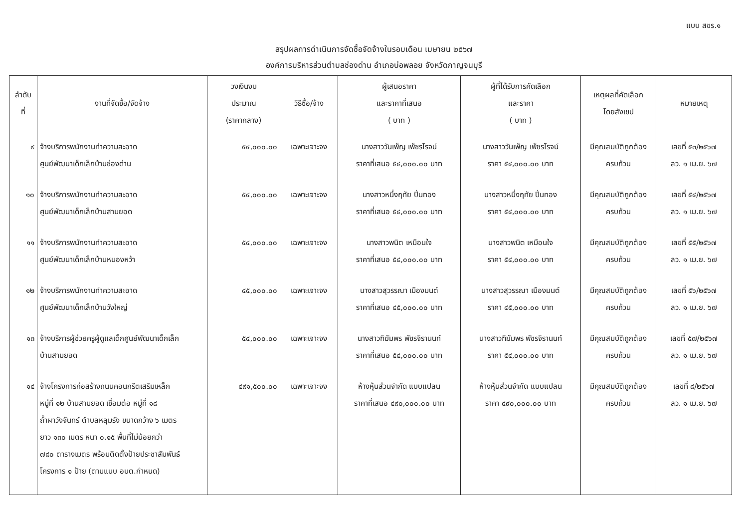แบบ สขร.๑
สรุปผลการดำเนินการจัดซื้อจัดจ้างในรอบเดือน เมษายน ๒๕๖๗
องค์การบริหารส่วนตำบลช่องด่าน อำเภอบ่อพลอย จังหวัดกาญจนบุรี
| ลำดับ ที่ | งานที่จัดซื้อ/จัดจ้าง | วงเงินงบ ประมาณ (ราคากลาง) | วิธีซื้อ/จ้าง | ผู้เสนอราคา และราคาที่เสนอ ( บาท ) | ผู้ที่ได้รับการคัดเลือก และราคา ( บาท ) | เหตุผลที่คัดเลือก โดยสังเขป | หมายเหตุ |
| --- | --- | --- | --- | --- | --- | --- | --- |
| ๙ | จ้างบริการพนักงานทำความสะอาด ศูนย์พัฒนาเด็กเล็กบ้านช่องด่าน | ๕๔,๐๐๐.๐๐ | เฉพาะเจาะจง | นางสาววันเพ็ญ เพ็ชรโรจน์ ราคาที่เสนอ ๕๔,๐๐๐.๐๐ บาท | นางสาววันเพ็ญ เพ็ชรโรจน์ ราคา ๕๔,๐๐๐.๐๐ บาท | มีคุณสมบัติถูกต้อง ครบถ้วน | เลขที่ ๕๓/๒๕๖๗ ลว. ๑ เม.ย. ๖๗ |
| ๑๐ | จ้างบริการพนักงานทำความสะอาด ศูนย์พัฒนาเด็กเล็กบ้านสามยอด | ๕๔,๐๐๐.๐๐ | เฉพาะเจาะจง | นางสาวหนึ่งฤทัย ปิ่นทอง ราคาที่เสนอ ๕๔,๐๐๐.๐๐ บาท | นางสาวหนึ่งฤทัย ปิ่นทอง ราคา ๕๔,๐๐๐.๐๐ บาท | มีคุณสมบัติถูกต้อง ครบถ้วน | เลขที่ ๕๔/๒๕๖๗ ลว. ๑ เม.ย. ๖๗ |
| ๑๑ | จ้างบริการพนักงานทำความสะอาด ศูนย์พัฒนาเด็กเล็กบ้านหนองหว้า | ๕๔,๐๐๐.๐๐ | เฉพาะเจาะจง | นางสาวพนิต เหมือนใจ ราคาที่เสนอ ๕๔,๐๐๐.๐๐ บาท | นางสาวพนิต เหมือนใจ ราคา ๕๔,๐๐๐.๐๐ บาท | มีคุณสมบัติถูกต้อง ครบถ้วน | เลขที่ ๕๕/๒๕๖๗ ลว. ๑ เม.ย. ๖๗ |
| ๑๒ | จ้างบริการพนักงานทำความสะอาด ศูนย์พัฒนาเด็กเล็กบ้านวังใหญ่ | ๔๕,๐๐๐.๐๐ | เฉพาะเจาะจง | นางสาวสุวรรณา เมืองมนต์ ราคาที่เสนอ ๔๕,๐๐๐.๐๐ บาท | นางสาวสุวรรณา เมืองมนต์ ราคา ๔๕,๐๐๐.๐๐ บาท | มีคุณสมบัติถูกต้อง ครบถ้วน | เลขที่ ๕๖/๒๕๖๗ ลว. ๑ เม.ย. ๖๗ |
| ๑๓ | จ้างบริการผู้ช่วยครูผู้ดูแลเด็กศูนย์พัฒนาเด็กเล็ก บ้านสามยอด | ๕๔,๐๐๐.๐๐ | เฉพาะเจาะจง | นางสาวฑิฆัมพร พัชรจิรานนท์ ราคาที่เสนอ ๕๔,๐๐๐.๐๐ บาท | นางสาวฑิฆัมพร พัชรจิรานนท์ ราคา ๕๔,๐๐๐.๐๐ บาท | มีคุณสมบัติถูกต้อง ครบถ้วน | เลขที่ ๕๗/๒๕๖๗ ลว. ๑ เม.ย. ๖๗ |
| ๑๔ | จ้างโครงการก่อสร้างถนนคอนกรีตเสริมเหล็ก หมู่ที่ ๑๒ บ้านสามยอด เชื่อมต่อ หมู่ที่ ๑๘ ถ้ำผาวังจันทร์ ตำบลหลุมรัง ขนาดกว้าง ๖ เมตร ยาว ๑๓๐ เมตร หนา ๐.๑๕ พื้นที่ไม่น้อยกว่า ๗๘๐ ตารางเมตร พร้อมติดตั้งป้ายประชาสัมพันธ์ โครงการ ๑ ป้าย (ตามแบบ อบต.กำหนด) | ๔๙๑,๕๐๐.๐๐ | เฉพาะเจาะจง | ห้างหุ้นส่วนจำกัด แบบแปลน ราคาที่เสนอ ๔๙๐,๐๐๐.๐๐ บาท | ห้างหุ้นส่วนจำกัด แบบแปลน ราคา ๔๙๐,๐๐๐.๐๐ บาท | มีคุณสมบัติถูกต้อง ครบถ้วน | เลขที่ ๘/๒๕๖๗ ลว. ๑ เม.ย. ๖๗ |